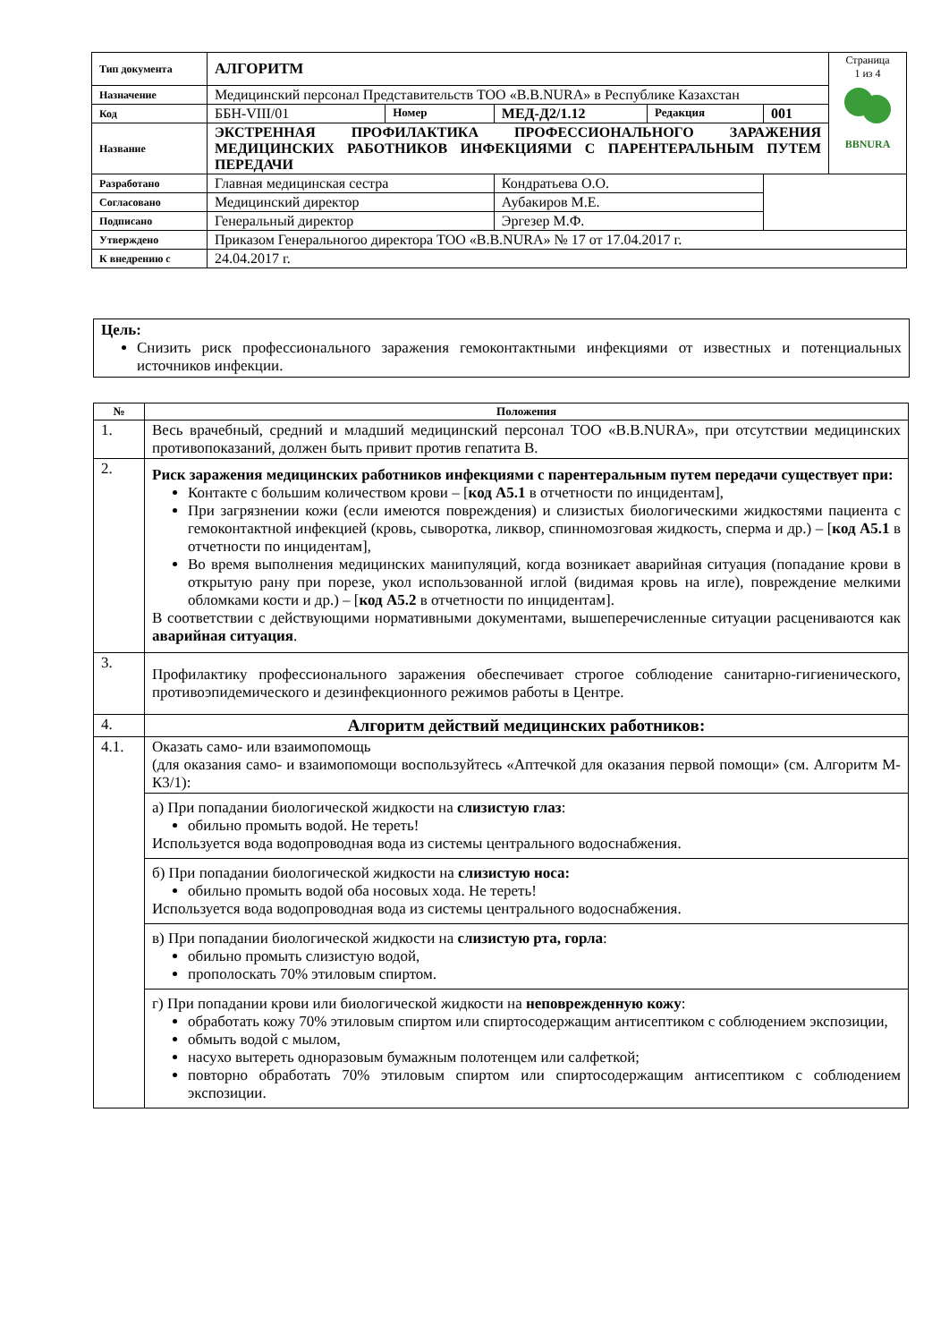| Тип документа | АЛГОРИТМ | | | | | Страница 1 из 4 BBNURA |
| Назначение | Медицинский персонал Представительств ТОО «B.B.NURA» в Республике Казахстан | | | | | |
| Код | ББН-VIII/01 | Номер | МЕД-Д2/1.12 | Редакция | 001 | |
| Название | ЭКСТРЕННАЯ ПРОФИЛАКТИКА ПРОФЕССИОНАЛЬНОГО ЗАРАЖЕНИЯ МЕДИЦИНСКИХ РАБОТНИКОВ ИНФЕКЦИЯМИ С ПАРЕНТЕРАЛЬНЫМ ПУТЕМ ПЕРЕДАЧИ | | | | | |
| Разработано | Главная медицинская сестра | | Кондратьева О.О. | | | |
| Согласовано | Медицинский директор | | Аубакиров М.Е. | | | |
| Подписано | Генеральный директор | | Эргезер М.Ф. | | | |
| Утверждено | Приказом Генеральногоо директора ТОО «B.B.NURA» № 17 от 17.04.2017 г. | | | | | |
| К внедрению с | 24.04.2017 г. | | | | | |
Цель:
Снизить риск профессионального заражения гемоконтактными инфекциями от известных и потенциальных источников инфекции.
| № | Положения |
| --- | --- |
| 1. | Весь врачебный, средний и младший медицинский персонал ТОО «B.B.NURA», при отсутствии медицинских противопоказаний, должен быть привит против гепатита В. |
| 2. | Риск заражения медицинских работников инфекциями с парентеральным путем передачи существует при: Контакте с большим количеством крови – [ код А5.1 в отчетности по инцидентам], При загрязнении кожи (если имеются повреждения) и слизистых биологическими жидкостями пациента с гемоконтактной инфекцией (кровь, сыворотка, ликвор, спинномозговая жидкость, сперма и др.) – [ код А5.1 в отчетности по инцидентам], Во время выполнения медицинских манипуляций, когда возникает аварийная ситуация (попадание крови в открытую рану при порезе, укол использованной иглой (видимая кровь на игле), повреждение мелкими обломками кости и др.) – [ код А5.2 в отчетности по инцидентам]. В соответствии с действующими нормативными документами, вышеперечисленные ситуации расцениваются как аварийная ситуация . |
| 3. | Профилактику профессионального заражения обеспечивает строгое соблюдение санитарно-гигиенического, противоэпидемического и дезинфекционного режимов работы в Центре. |
| 4. | Алгоритм действий медицинских работников: |
| 4.1. | Оказать само- или взаимопомощь (для оказания само- и взаимопомощи воспользуйтесь «Аптечкой для оказания первой помощи» (см. Алгоритм М-К3/1): |
| | а) При попадании биологической жидкости на слизистую глаз : обильно промыть водой. Не тереть! Используется вода водопроводная вода из системы центрального водоснабжения. |
| | б) При попадании биологической жидкости на слизистую носа: обильно промыть водой оба носовых хода. Не тереть! Используется вода водопроводная вода из системы центрального водоснабжения. |
| | в) При попадании биологической жидкости на слизистую рта, горла : обильно промыть слизистую водой, прополоскать 70% этиловым спиртом. |
| | г) При попадании крови или биологической жидкости на неповрежденную кожу : обработать кожу 70% этиловым спиртом или спиртосодержащим антисептиком с соблюдением экспозиции, обмыть водой с мылом, насухо вытереть одноразовым бумажным полотенцем или салфеткой; повторно обработать 70% этиловым спиртом или спиртосодержащим антисептиком с соблюдением экспозиции. |